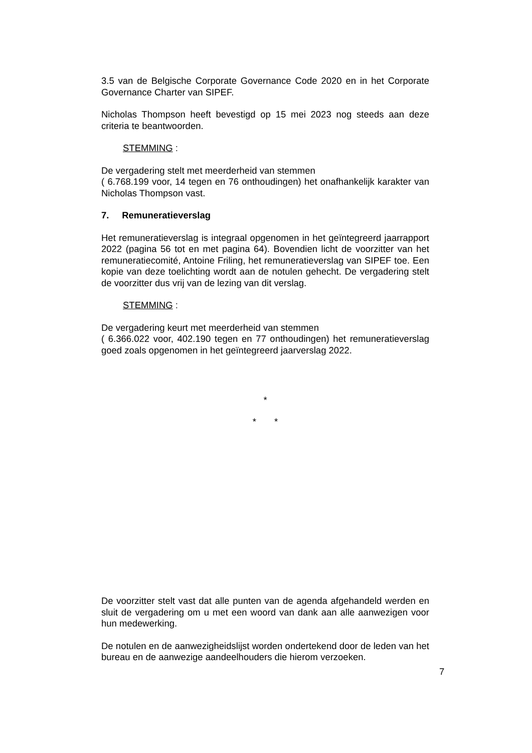3.5 van de Belgische Corporate Governance Code 2020 en in het Corporate Governance Charter van SIPEF.
Nicholas Thompson heeft bevestigd op 15 mei 2023 nog steeds aan deze criteria te beantwoorden.
STEMMING :
De vergadering stelt met meerderheid van stemmen
( 6.768.199 voor, 14 tegen en 76 onthoudingen) het onafhankelijk karakter van Nicholas Thompson vast.
7. Remuneratieverslag
Het remuneratieverslag is integraal opgenomen in het geïntegreerd jaarrapport 2022 (pagina 56 tot en met pagina 64). Bovendien licht de voorzitter van het remuneratiecomité, Antoine Friling, het remuneratieverslag van SIPEF toe. Een kopie van deze toelichting wordt aan de notulen gehecht. De vergadering stelt de voorzitter dus vrij van de lezing van dit verslag.
STEMMING :
De vergadering keurt met meerderheid van stemmen
( 6.366.022 voor, 402.190 tegen en 77 onthoudingen) het remuneratieverslag goed zoals opgenomen in het geïntegreerd jaarverslag 2022.
*
* *
De voorzitter stelt vast dat alle punten van de agenda afgehandeld werden en sluit de vergadering om u met een woord van dank aan alle aanwezigen voor hun medewerking.
De notulen en de aanwezigheidslijst worden ondertekend door de leden van het bureau en de aanwezige aandeelhouders die hierom verzoeken.
7